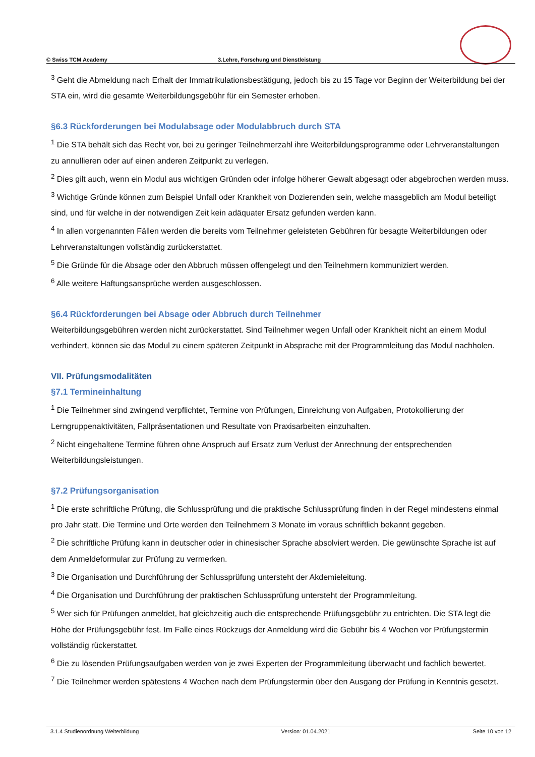© Swiss TCM Academy 3.Lehre, Forschung und Dienstleistung
<sup>3</sup> Geht die Abmeldung nach Erhalt der Immatrikulationsbestätigung, jedoch bis zu 15 Tage vor Beginn der Weiterbildung bei der STA ein, wird die gesamte Weiterbildungsgebühr für ein Semester erhoben.
§6.3 Rückforderungen bei Modulabsage oder Modulabbruch durch STA
<sup>1</sup> Die STA behält sich das Recht vor, bei zu geringer Teilnehmerzahl ihre Weiterbildungsprogramme oder Lehrveranstaltungen zu annullieren oder auf einen anderen Zeitpunkt zu verlegen.
<sup>2</sup> Dies gilt auch, wenn ein Modul aus wichtigen Gründen oder infolge höherer Gewalt abgesagt oder abgebrochen werden muss.
<sup>3</sup> Wichtige Gründe können zum Beispiel Unfall oder Krankheit von Dozierenden sein, welche massgeblich am Modul beteiligt sind, und für welche in der notwendigen Zeit kein adäquater Ersatz gefunden werden kann.
<sup>4</sup> In allen vorgenannten Fällen werden die bereits vom Teilnehmer geleisteten Gebühren für besagte Weiterbildungen oder Lehrveranstaltungen vollständig zurückerstattet.
<sup>5</sup> Die Gründe für die Absage oder den Abbruch müssen offengelegt und den Teilnehmern kommuniziert werden.
<sup>6</sup> Alle weitere Haftungsansprüche werden ausgeschlossen.
§6.4 Rückforderungen bei Absage oder Abbruch durch Teilnehmer
Weiterbildungsgebühren werden nicht zurückerstattet. Sind Teilnehmer wegen Unfall oder Krankheit nicht an einem Modul verhindert, können sie das Modul zu einem späteren Zeitpunkt in Absprache mit der Programmleitung das Modul nachholen.
VII. Prüfungsmodalitäten
§7.1 Termineinhaltung
<sup>1</sup> Die Teilnehmer sind zwingend verpflichtet, Termine von Prüfungen, Einreichung von Aufgaben, Protokollierung der Lerngruppenaktivitäten, Fallpräsentationen und Resultate von Praxisarbeiten einzuhalten.
<sup>2</sup> Nicht eingehaltene Termine führen ohne Anspruch auf Ersatz zum Verlust der Anrechnung der entsprechenden Weiterbildungsleistungen.
§7.2 Prüfungsorganisation
<sup>1</sup> Die erste schriftliche Prüfung, die Schlussprüfung und die praktische Schlussprüfung finden in der Regel mindestens einmal pro Jahr statt. Die Termine und Orte werden den Teilnehmern 3 Monate im voraus schriftlich bekannt gegeben.
<sup>2</sup> Die schriftliche Prüfung kann in deutscher oder in chinesischer Sprache absolviert werden. Die gewünschte Sprache ist auf dem Anmeldeformular zur Prüfung zu vermerken.
<sup>3</sup> Die Organisation und Durchführung der Schlussprüfung untersteht der Akdemieleitung.
<sup>4</sup> Die Organisation und Durchführung der praktischen Schlussprüfung untersteht der Programmleitung.
<sup>5</sup> Wer sich für Prüfungen anmeldet, hat gleichzeitig auch die entsprechende Prüfungsgebühr zu entrichten. Die STA legt die Höhe der Prüfungsgebühr fest. Im Falle eines Rückzugs der Anmeldung wird die Gebühr bis 4 Wochen vor Prüfungstermin vollständig rückerstattet.
<sup>6</sup> Die zu lösenden Prüfungsaufgaben werden von je zwei Experten der Programmleitung überwacht und fachlich bewertet.
<sup>7</sup> Die Teilnehmer werden spätestens 4 Wochen nach dem Prüfungstermin über den Ausgang der Prüfung in Kenntnis gesetzt.
3.1.4 Studienordnung Weiterbildung Version: 01.04.2021 Seite 10 von 12